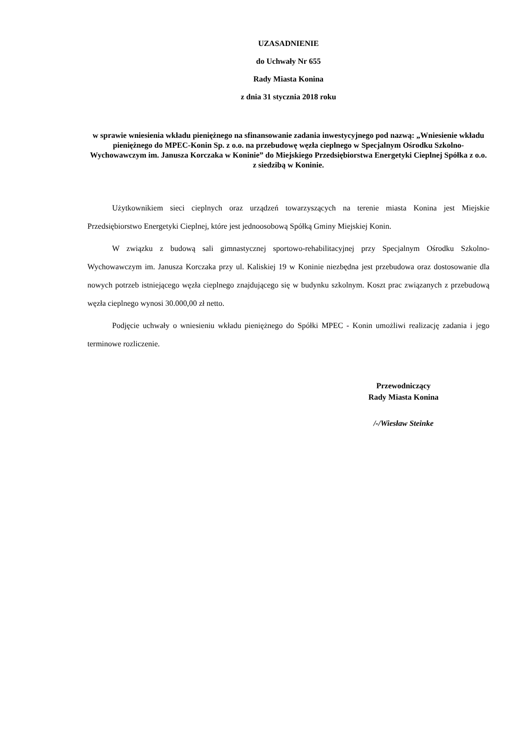UZASADNIENIE
do Uchwały Nr 655
Rady Miasta Konina
z dnia 31 stycznia 2018 roku
w sprawie wniesienia wkładu pieniężnego na sfinansowanie zadania inwestycyjnego pod nazwą: „Wniesienie wkładu pieniężnego do MPEC-Konin Sp. z o.o. na przebudowę węzła cieplnego w Specjalnym Ośrodku Szkolno-Wychowawczym im. Janusza Korczaka w Koninie” do Miejskiego Przedsiębiorstwa Energetyki Cieplnej Spółka z o.o.
z siedzibą w Koninie.
Użytkownikiem sieci cieplnych oraz urządzeń towarzyszących na terenie miasta Konina jest Miejskie Przedsiębiorstwo Energetyki Cieplnej, które jest jednoosobową Spółką Gminy Miejskiej Konin.
W związku z budową sali gimnastycznej sportowo-rehabilitacyjnej przy Specjalnym Ośrodku Szkolno-Wychowawczym im. Janusza Korczaka przy ul. Kaliskiej 19 w Koninie niezbędna jest przebudowa oraz dostosowanie dla nowych potrzeb istniejącego węzła cieplnego znajdującego się w budynku szkolnym. Koszt prac związanych z przebudową węzła cieplnego wynosi 30.000,00 zł netto.
Podjęcie uchwały o wniesieniu wkładu pieniężnego do Spółki MPEC - Konin umożliwi realizację zadania i jego terminowe rozliczenie.
Przewodniczący
Rady Miasta Konina
/-/Wiesław Steinke